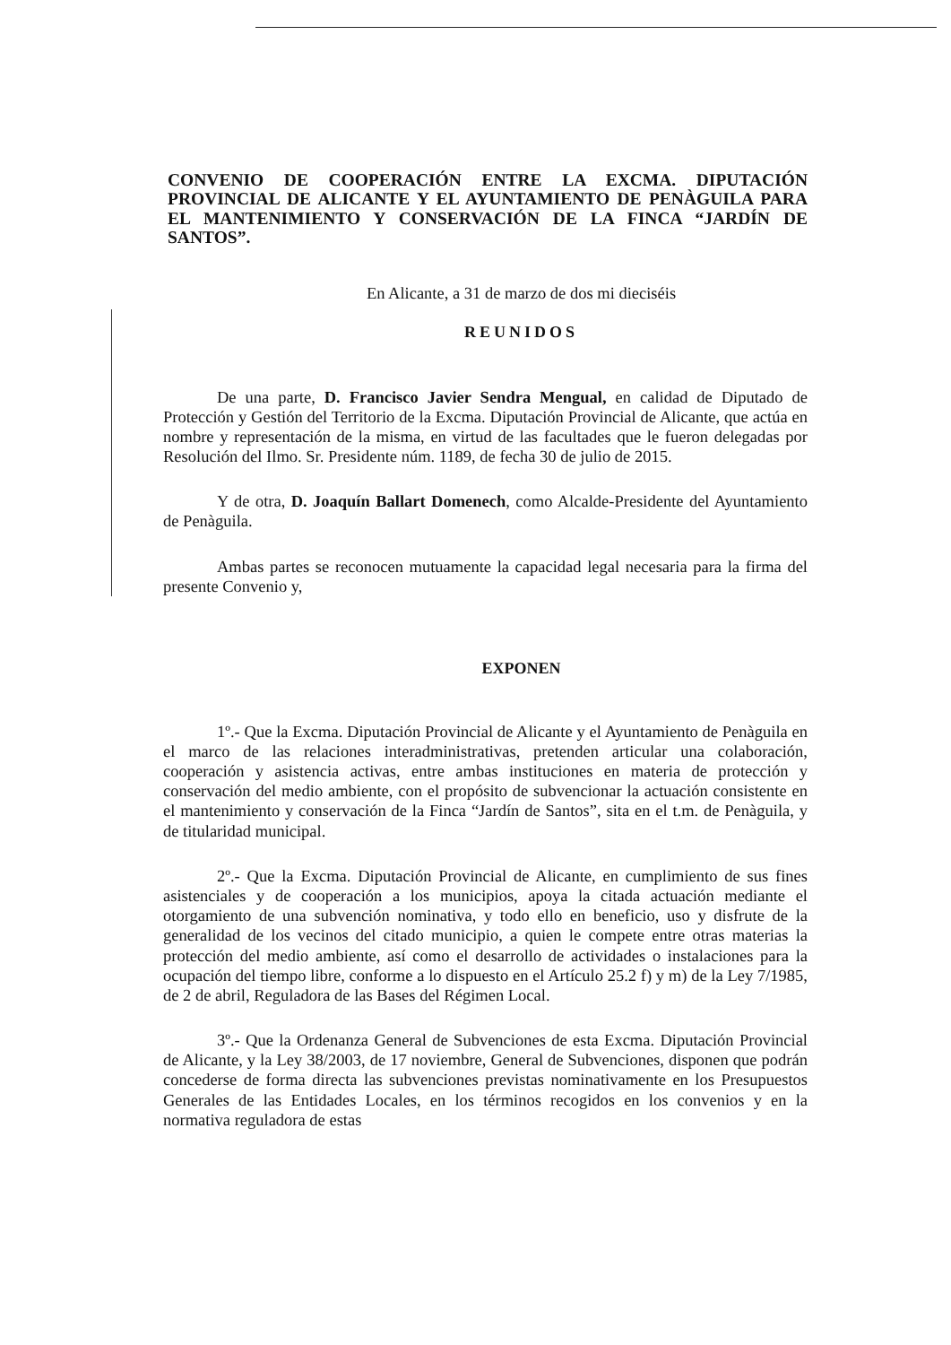CONVENIO DE COOPERACIÓN ENTRE LA EXCMA. DIPUTACIÓN PROVINCIAL DE ALICANTE Y EL AYUNTAMIENTO DE PENÀGUILA PARA EL MANTENIMIENTO Y CONSERVACIÓN DE LA FINCA “JARDÍN DE SANTOS”.
En Alicante, a 31 de marzo de dos mi dieciséis
REUNIDOS
De una parte, D. Francisco Javier Sendra Mengual, en calidad de Diputado de Protección y Gestión del Territorio de la Excma. Diputación Provincial de Alicante, que actúa en nombre y representación de la misma, en virtud de las facultades que le fueron delegadas por Resolución del Ilmo. Sr. Presidente núm. 1189, de fecha 30 de julio de 2015.
Y de otra, D. Joaquín Ballart Domenech, como Alcalde-Presidente del Ayuntamiento de Penàguila.
Ambas partes se reconocen mutuamente la capacidad legal necesaria para la firma del presente Convenio y,
EXPONEN
1º.- Que la Excma. Diputación Provincial de Alicante y el Ayuntamiento de Penàguila en el marco de las relaciones interadministrativas, pretenden articular una colaboración, cooperación y asistencia activas, entre ambas instituciones en materia de protección y conservación del medio ambiente, con el propósito de subvencionar la actuación consistente en el mantenimiento y conservación de la Finca “Jardín de Santos”, sita en el t.m. de Penàguila, y de titularidad municipal.
2º.- Que la Excma. Diputación Provincial de Alicante, en cumplimiento de sus fines asistenciales y de cooperación a los municipios, apoya la citada actuación mediante el otorgamiento de una subvención nominativa, y todo ello en beneficio, uso y disfrute de la generalidad de los vecinos del citado municipio, a quien le compete entre otras materias la protección del medio ambiente, así como el desarrollo de actividades o instalaciones para la ocupación del tiempo libre, conforme a lo dispuesto en el Artículo 25.2 f) y m) de la Ley 7/1985, de 2 de abril, Reguladora de las Bases del Régimen Local.
3º.- Que la Ordenanza General de Subvenciones de esta Excma. Diputación Provincial de Alicante, y la Ley 38/2003, de 17 noviembre, General de Subvenciones, disponen que podrán concederse de forma directa las subvenciones previstas nominativamente en los Presupuestos Generales de las Entidades Locales, en los términos recogidos en los convenios y en la normativa reguladora de estas